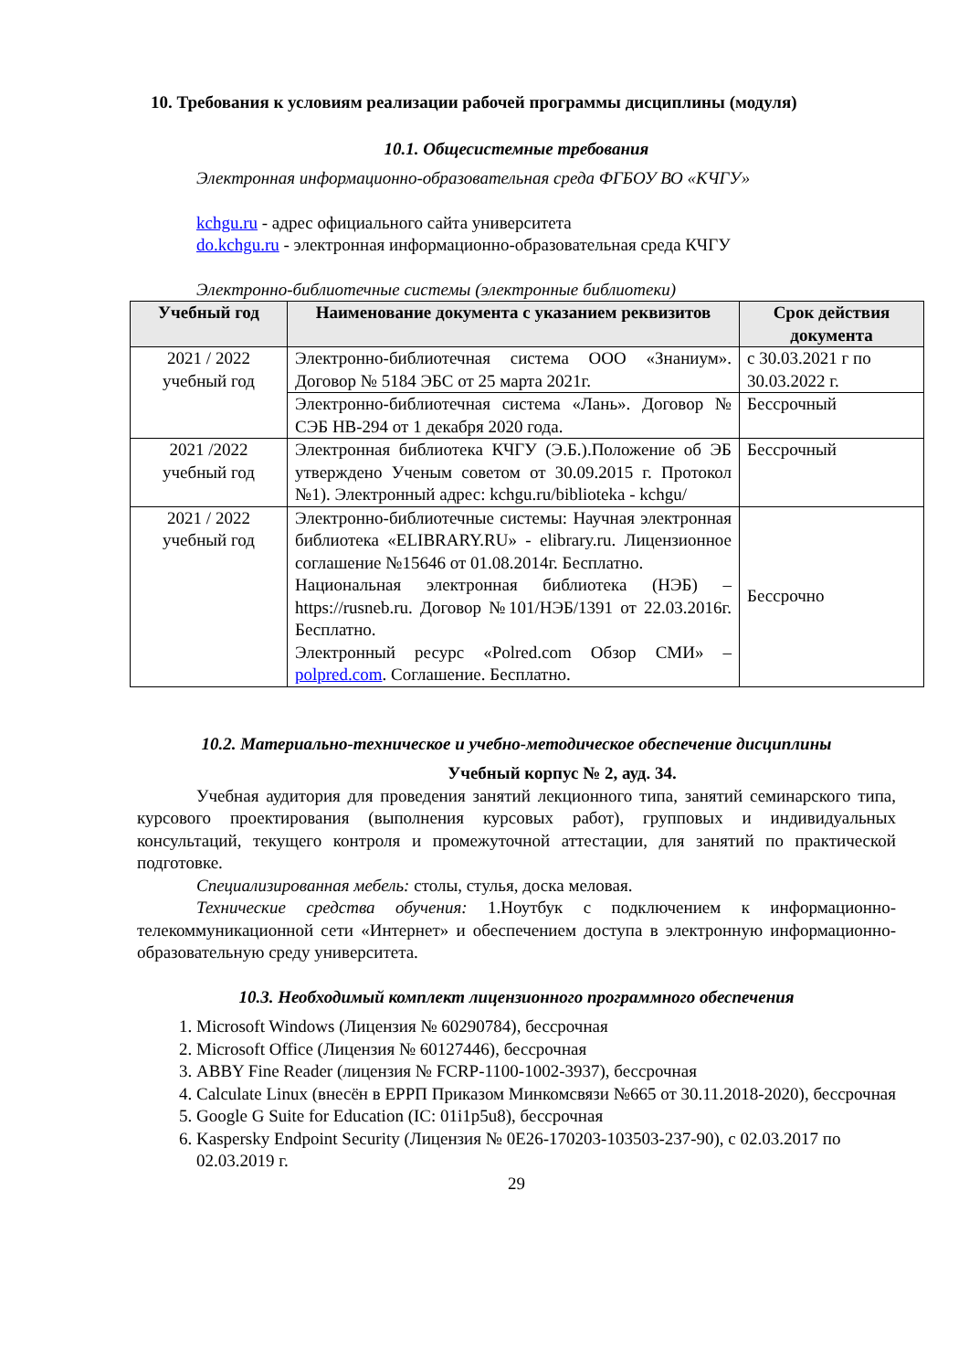10. Требования к условиям реализации рабочей программы дисциплины (модуля)
10.1. Общесистемные требования
Электронная информационно-образовательная среда ФГБОУ ВО «КЧГУ»
kchgu.ru - адрес официального сайта университета
do.kchgu.ru - электронная информационно-образовательная среда КЧГУ
Электронно-библиотечные системы (электронные библиотеки)
| Учебный год | Наименование документа с указанием реквизитов | Срок действия документа |
| --- | --- | --- |
| 2021 / 2022 учебный год | Электронно-библиотечная система ООО «Знаниум». Договор № 5184 ЭБС от 25 марта 2021г. | с 30.03.2021 г по 30.03.2022 г. |
| | Электронно-библиотечная система «Лань». Договор № СЭБ НВ-294 от 1 декабря 2020 года. | Бессрочный |
| 2021 /2022 учебный год | Электронная библиотека КЧГУ (Э.Б.).Положение об ЭБ утверждено Ученым советом от 30.09.2015 г. Протокол №1). Электронный адрес: kchgu.ru/biblioteka - kchgu/ | Бессрочный |
| 2021 / 2022 учебный год | Электронно-библиотечные системы: Научная электронная библиотека «ELIBRARY.RU» - elibrary.ru. Лицензионное соглашение №15646 от 01.08.2014г. Бесплатно. Национальная электронная библиотека (НЭБ) – https://rusneb.ru. Договор №101/НЭБ/1391 от 22.03.2016г. Бесплатно. Электронный ресурс «Polred.com Обзор СМИ» – polpred.com . Соглашение. Бесплатно. | Бессрочно |
10.2. Материально-техническое и учебно-методическое обеспечение дисциплины
Учебный корпус № 2, ауд. 34.
Учебная аудитория для проведения занятий лекционного типа, занятий семинарского типа, курсового проектирования (выполнения курсовых работ), групповых и индивидуальных консультаций, текущего контроля и промежуточной аттестации, для занятий по практической подготовке.
Специализированная мебель: столы, стулья, доска меловая.
Технические средства обучения: 1.Ноутбук с подключением к информационно-телекоммуникационной сети «Интернет» и обеспечением доступа в электронную информационно-образовательную среду университета.
10.3. Необходимый комплект лицензионного программного обеспечения
1. Microsoft Windows (Лицензия № 60290784), бессрочная
2. Microsoft Office (Лицензия № 60127446), бессрочная
3. ABBY Fine Reader (лицензия № FCRP-1100-1002-3937), бессрочная
4. Calculate Linux (внесён в ЕРРП Приказом Минкомсвязи №665 от 30.11.2018-2020), бессрочная
5. Google G Suite for Education (IC: 01i1p5u8), бессрочная
6. Kaspersky Endpoint Security (Лицензия № 0E26-170203-103503-237-90), с 02.03.2017 по 02.03.2019 г.
29